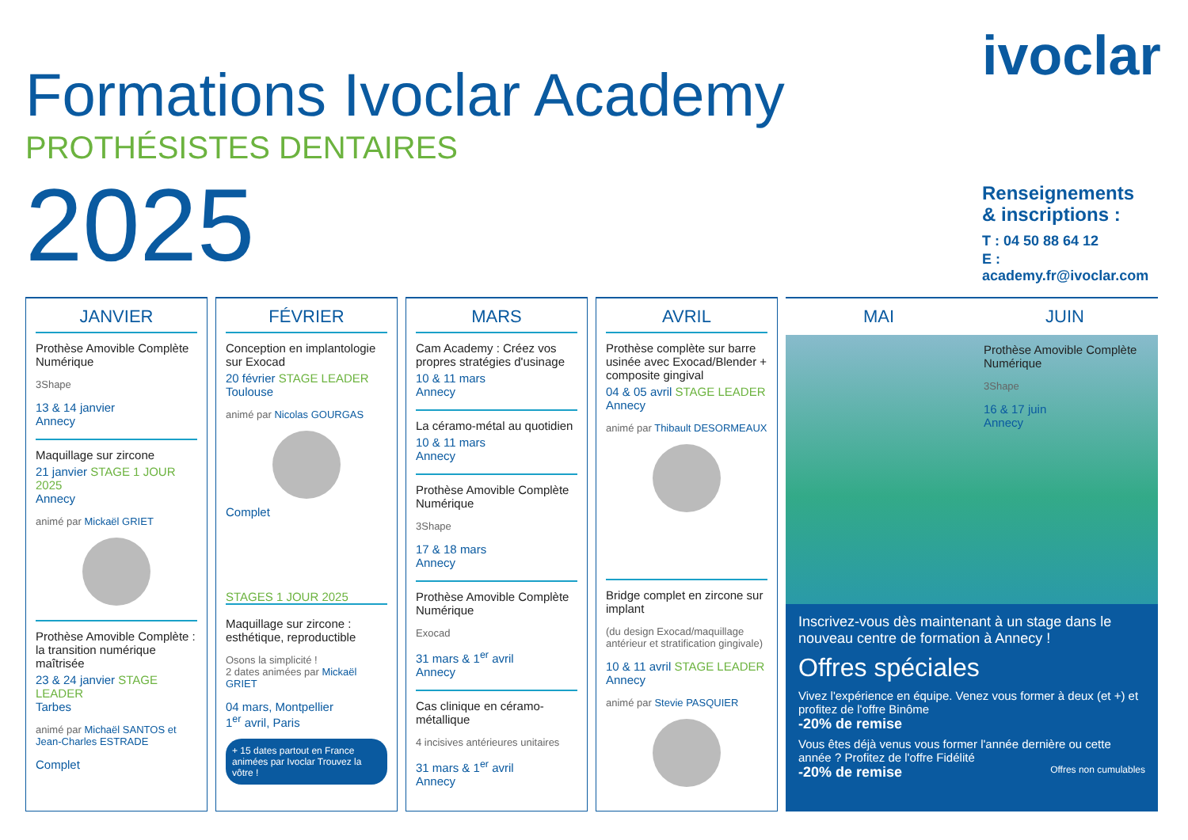Formations Ivoclar Academy
PROTHÉSISTES DENTAIRES
2025
ivoclar
Renseignements
& inscriptions :
T : 04 50 88 64 12
E : academy.fr@ivoclar.com
JANVIER
Prothèse Amovible Complète Numérique
3Shape
13 & 14 janvier
Annecy
Maquillage sur zircone
21 janvier STAGE 1 JOUR 2025
Annecy
animé par Mickaël GRIET
Prothèse Amovible Complète : la transition numérique maîtrisée
23 & 24 janvier STAGE LEADER
Tarbes
animé par Michaël SANTOS et Jean-Charles ESTRADE
Complet
FÉVRIER
Conception en implantologie sur Exocad
20 février STAGE LEADER
Toulouse
animé par Nicolas GOURGAS
Complet
STAGES 1 JOUR 2025
Maquillage sur zircone : esthétique, reproductible
Osons la simplicité !
2 dates animées par Mickaël GRIET
04 mars, Montpellier
1<sup>er</sup> avril, Paris
+ 15 dates partout en France animées par Ivoclar Trouvez la vôtre !
MARS
Cam Academy : Créez vos propres stratégies d'usinage
10 & 11 mars
Annecy
La céramo-métal au quotidien
10 & 11 mars
Annecy
Prothèse Amovible Complète Numérique
3Shape
17 & 18 mars
Annecy
Prothèse Amovible Complète Numérique
Exocad
31 mars & 1<sup>er</sup> avril
Annecy
Cas clinique en céramo-métallique
4 incisives antérieures unitaires
31 mars & 1<sup>er</sup> avril
Annecy
AVRIL
Prothèse complète sur barre usinée avec Exocad/Blender + composite gingival
04 & 05 avril STAGE LEADER
Annecy
animé par Thibault DESORMEAUX
Bridge complet en zircone sur implant
(du design Exocad/maquillage antérieur et stratification gingivale)
10 & 11 avril STAGE LEADER
Annecy
animé par Stevie PASQUIER
MAI JUIN
Prothèse Amovible Complète Numérique
3Shape
16 & 17 juin
Annecy
Inscrivez-vous dès maintenant à un stage dans le nouveau centre de formation à Annecy !
Offres spéciales
Vivez l'expérience en équipe. Venez vous former à deux (et +) et profitez de l'offre Binôme
-20% de remise
Vous êtes déjà venus vous former l'année dernière ou cette année ? Profitez de l'offre Fidélité
-20% de remise Offres non cumulables